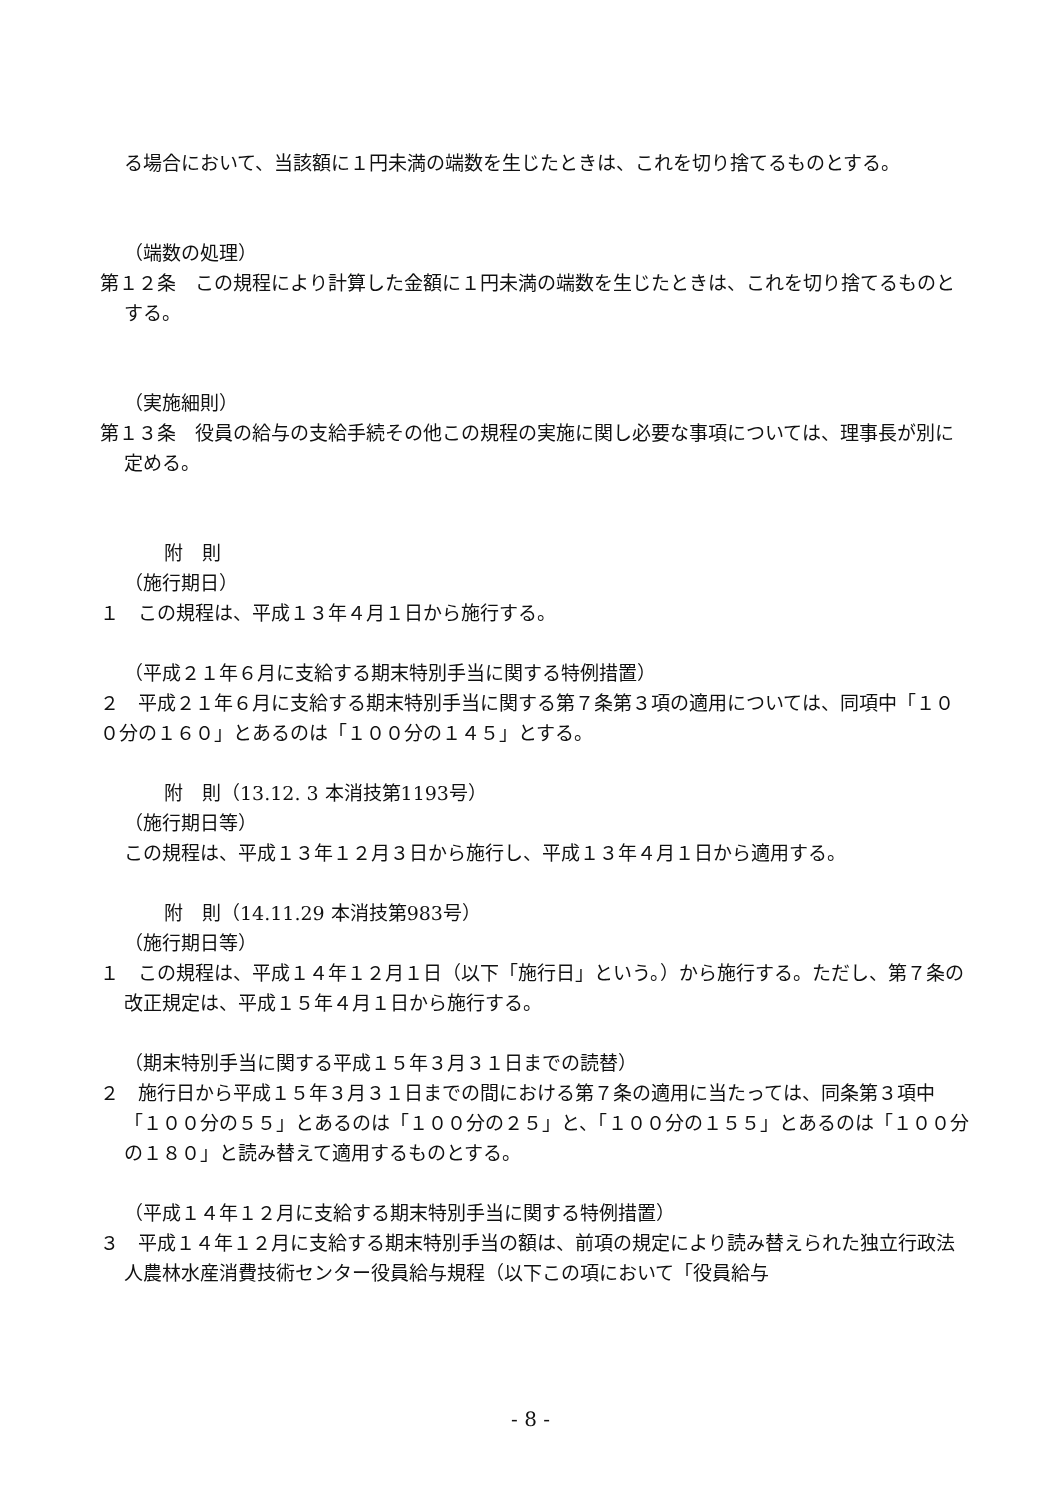る場合において、当該額に１円未満の端数を生じたときは、これを切り捨てるものとする。
（端数の処理）
第１２条　この規程により計算した金額に１円未満の端数を生じたときは、これを切り捨てるものとする。
（実施細則）
第１３条　役員の給与の支給手続その他この規程の実施に関し必要な事項については、理事長が別に定める。
附　則
（施行期日）
１　この規程は、平成１３年４月１日から施行する。
（平成２１年６月に支給する期末特別手当に関する特例措置）
２　平成２１年６月に支給する期末特別手当に関する第７条第３項の適用については、同項中「１００分の１６０」とあるのは「１００分の１４５」とする。
附　則（13.12. 3 本消技第1193号）
（施行期日等）
この規程は、平成１３年１２月３日から施行し、平成１３年４月１日から適用する。
附　則（14.11.29 本消技第983号）
（施行期日等）
１　この規程は、平成１４年１２月１日（以下「施行日」という。）から施行する。ただし、第７条の改正規定は、平成１５年４月１日から施行する。
（期末特別手当に関する平成１５年３月３１日までの読替）
２　施行日から平成１５年３月３１日までの間における第７条の適用に当たっては、同条第３項中「１００分の５５」とあるのは「１００分の２５」と、「１００分の１５５」とあるのは「１００分の１８０」と読み替えて適用するものとする。
（平成１４年１２月に支給する期末特別手当に関する特例措置）
３　平成１４年１２月に支給する期末特別手当の額は、前項の規定により読み替えられた独立行政法人農林水産消費技術センター役員給与規程（以下この項において「役員給与
- 8 -